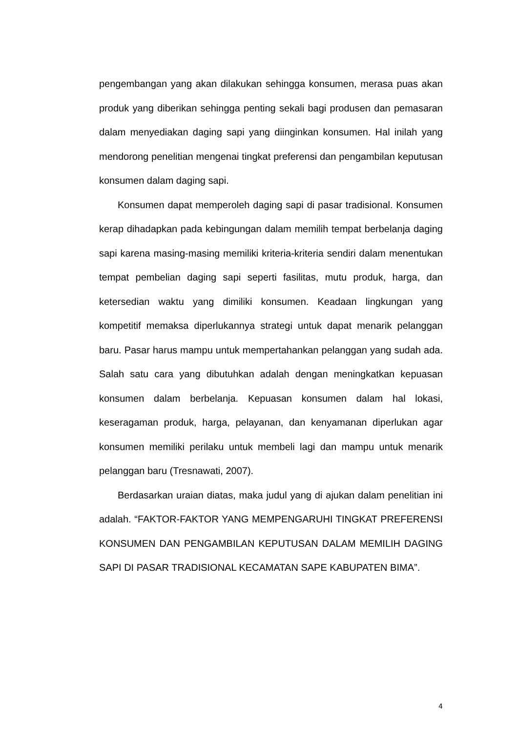pengembangan yang akan dilakukan sehingga konsumen, merasa puas akan produk yang diberikan sehingga penting sekali bagi produsen dan pemasaran dalam menyediakan daging sapi yang diinginkan konsumen. Hal inilah yang mendorong penelitian mengenai tingkat preferensi dan pengambilan keputusan konsumen dalam daging sapi.
Konsumen dapat memperoleh daging sapi di pasar tradisional. Konsumen kerap dihadapkan pada kebingungan dalam memilih tempat berbelanja daging sapi karena masing-masing memiliki kriteria-kriteria sendiri dalam menentukan tempat pembelian daging sapi seperti fasilitas, mutu produk, harga, dan ketersedian waktu yang dimiliki konsumen. Keadaan lingkungan yang kompetitif memaksa diperlukannya strategi untuk dapat menarik pelanggan baru. Pasar harus mampu untuk mempertahankan pelanggan yang sudah ada. Salah satu cara yang dibutuhkan adalah dengan meningkatkan kepuasan konsumen dalam berbelanja. Kepuasan konsumen dalam hal lokasi, keseragaman produk, harga, pelayanan, dan kenyamanan diperlukan agar konsumen memiliki perilaku untuk membeli lagi dan mampu untuk menarik pelanggan baru (Tresnawati, 2007).
Berdasarkan uraian diatas, maka judul yang di ajukan dalam penelitian ini adalah. “FAKTOR-FAKTOR YANG MEMPENGARUHI TINGKAT PREFERENSI KONSUMEN DAN PENGAMBILAN KEPUTUSAN DALAM MEMILIH DAGING SAPI DI PASAR TRADISIONAL KECAMATAN SAPE KABUPATEN BIMA”.
4